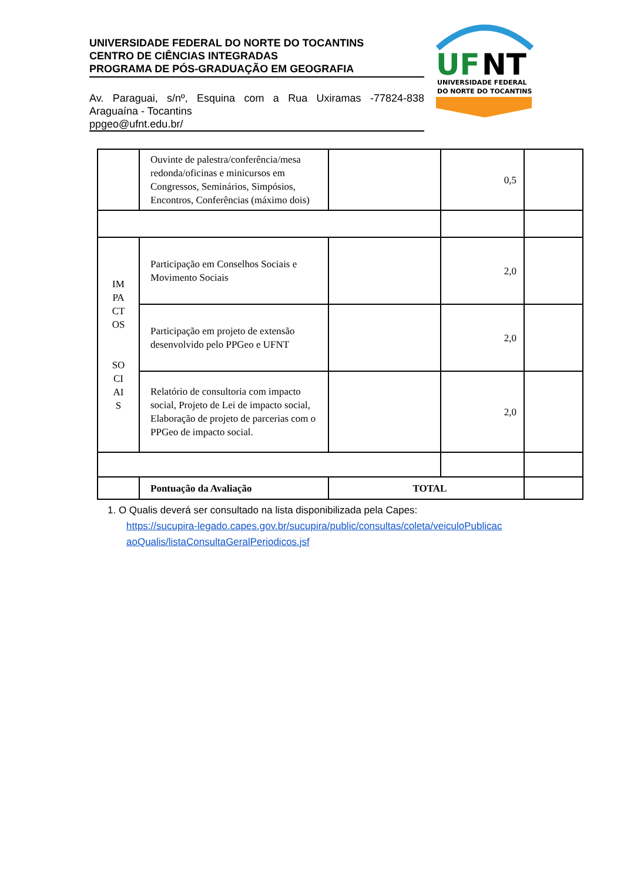UNIVERSIDADE FEDERAL DO NORTE DO TOCANTINS
CENTRO DE CIÊNCIAS INTEGRADAS
PROGRAMA DE PÓS-GRADUAÇÃO EM GEOGRAFIA
Av. Paraguai, s/nº, Esquina com a Rua Uxiramas -77824-838 Araguaína - Tocantins
ppgeo@ufnt.edu.br/
UF
NT
UNIVERSIDADE FEDERAL
DO NORTE DO TOCANTINS
| | Ouvinte de palestra/conferência/mesa redonda/oficinas e minicursos em Congressos, Seminários, Simpósios, Encontros, Conferências (máximo dois) | | 0,5 | |
| IM PA CT OS SO CI AI S | Participação em Conselhos Sociais e Movimento Sociais | | 2,0 | |
| | Participação em projeto de extensão desenvolvido pelo PPGeo e UFNT | | 2,0 | |
| | Relatório de consultoria com impacto social, Projeto de Lei de impacto social, Elaboração de projeto de parcerias com o PPGeo de impacto social. | | 2,0 | |
| | Pontuação da Avaliação | TOTAL | | |
1. O Qualis deverá ser consultado na lista disponibilizada pela Capes:
https://sucupira-legado.capes.gov.br/sucupira/public/consultas/coleta/veiculoPublicac
aoQualis/listaConsultaGeralPeriodicos.jsf